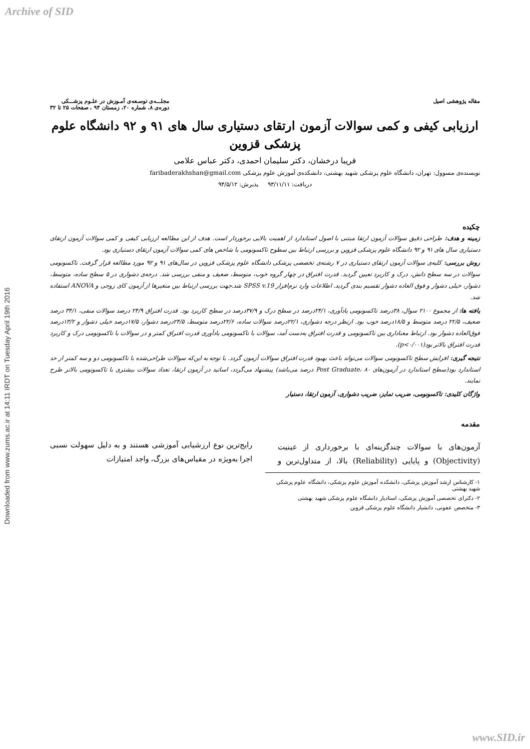Archive of SID
Downloaded from www.zums.ac.ir at 14:11 IRDT on Tuesday April 19th 2016
مقاله پژوهشی اصیل مجلـــه‌ی توسـعه‌ی آمـوزش در علـوم پزشـــکی
دوره‌ی ۸، شماره ۲۰، زمستان ۹۴ ، صفحات ۲۵ تا ۳۲
ارزیابی کیفی و کمی سوالات آزمون ارتقای دستیاری سال های ۹۱ و ۹۲ دانشگاه علوم پزشکی قزوین
فریبا درخشان، دکتر سلیمان احمدی، دکتر عباس علامی
نویسنده‌ی مسوول: تهران، دانشگاه علوم پزشکی شهید بهشتی، دانشکده‌ی آموزش علوم پزشکی faribaderakhshan@gmail.com
دریافت: ۹۳/۱۱/۱۱ پذیرش: ۹۴/۵/۱۲
چکیده
زمینه و هدف: طراحی دقیق سوالات آزمون ارتقا مبتنی با اصول استاندارد از اهمیت بالایی برخوردار است. هدف از این مطالعه ارزیابی کیفی و کمی سوالات آزمون ارتقای دستیاری سال های ۹۱ و ۹۲ دانشگاه علوم پزشکی قزوین و بررسی ارتباط بین سطوح تاکسونومی با شاخص های کمی سوالات آزمون ارتقای دستیاری بود.
روش بررسی: کلیه‌ی سوالات آزمون ارتقای دستیاری در ۷ رشته‌ی تخصصی پزشکی دانشگاه علوم پزشکی قزوین در سال‌های ۹۱ و ۹۲ مورد مطالعه قرار گرفت. تاکسونومی سوالات در سه سطح دانش، درک و کاربرد تعیین گردید. قدرت افتراق در چهار گروه خوب، متوسط، ضعیف و منفی بررسی شد. درجه‌ی دشواری در ۵ سطح ساده، متوسط، دشوار، خیلی دشوار و فوق العاده دشوار تقسیم بندی گردید. اطلاعات وارد نرم‌افزار SPSS v.19 شد.جهت بررسی ارتباط بین متغیرها از آزمون کای زوجی و ANOVA استفاده شد.
یافته ها: از مجموع ۲۱۰۰ سوال، ۳۸درصد تاکسونومی یادآوری، ۲۴/۱درصد در سطح درک و ۳۷/۹درصد در سطح کاربرد بود. قدرت افتراق ۲۴/۹ درصد سوالات منفی، ۳۴/۱ درصد ضعیف، ۲۲/۵ درصد متوسط و ۱۸/۵درصد خوب بود. ازنظر درجه دشواری، ۲۲/۱درصد سوالات ساده، ۲۲/۶درصد متوسط، ۲۴/۵درصد دشوار، ۱۷/۵درصد خیلی دشوار و ۱۳/۲درصد فوق‌العاده دشوار بود. ارتباط معناداری بین تاکسونومی و قدرت افتراق به‌دست آمد، سوالات با تاکسونومی یادآوری قدرت افتراق کمتر و در سوالات با تاکسونومی درک و کاربرد قدرت افتراق بالاتر بود(p<۰/۰۰۱).
نتیجه گیری: افزایش سطح تاکسونومی سوالات می‌تواند باعث بهبود قدرت افتراق سوالات آزمون گردد. با توجه به این‌که سوالات طراحی‌شده با تاکسونومی دو و سه کمتر از حد استاندارد بود(سطح استاندارد در آزمون‌های Post Graduate، ۸۰ درصد می‌باشد) پیشنهاد می‌گردد، اساتید در آزمون ارتقا، تعداد سوالات بیشتری با تاکسونومی بالاتر طرح نمایند.
واژگان کلیدی: تاکسونومی، ضریب تمایز، ضریب دشواری، آزمون ارتقا، دستیار
مقدمه
آزمون‌های با سوالات چندگزینه‌ای با برخورداری از عینیت (Objectivity) و پایایی (Reliability) بالا، از متداول‌ترین و رایج‌ترین نوع ارزشیابی آموزشی هستند و به دلیل سهولت نسبی اجرا به‌ویژه در مقیاس‌های بزرگ، واجد امتیازات
۱- کارشناس ارشد آموزش پزشکی، دانشکده آموزش علوم پزشکی، دانشگاه علوم پزشکی شهید بهشتی
۲- دکترای تخصصی آموزش پزشکی، استادیار دانشگاه علوم پزشکی شهید بهشتی
۳- متخصص عفونی، دانشیار دانشگاه علوم پزشکی قزوین
www.SID.ir